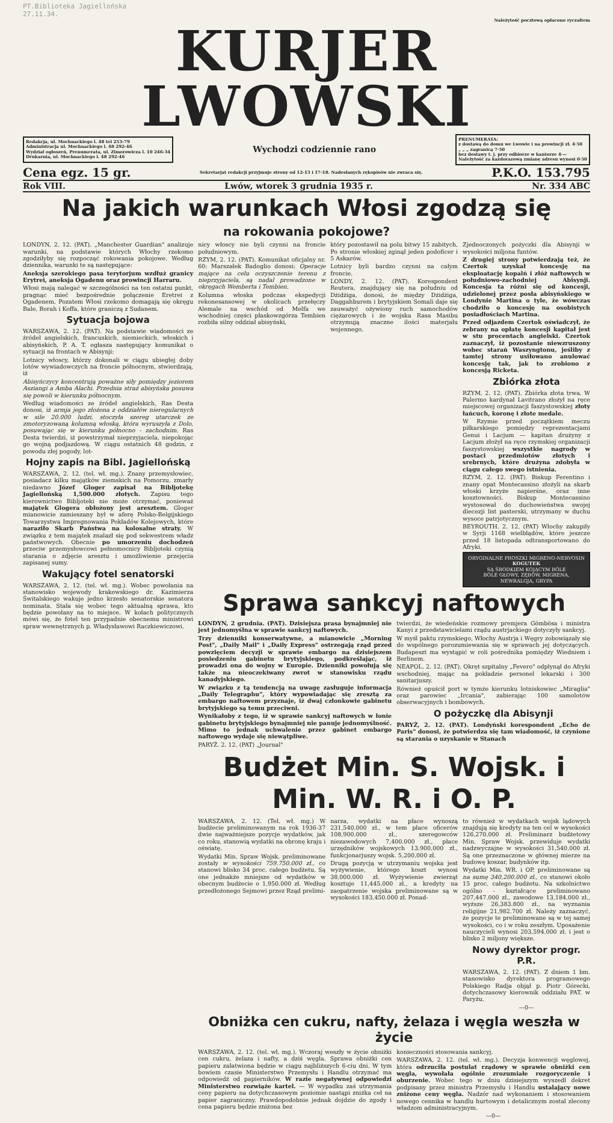PT.Biblioteka Jagiellońska
27.11.34.
Należytość pocztową opłacono ryczałtem
KURJER LWOWSKI
Redakcja, ul. Mochnackiego l. 48 tel 253-79
Administracja ul. Mochnackiego l. 48 292-46
Wydział ogłoszeń, Prenumerata, ul. Zimorowicza l. 10 246-34
Drukarnia, ul. Mochnackiego l. 48 292-46
Wychodzi codziennie rano
PRENUMERATA:
z dostawą do domu we Lwowie i na prowincji zł. 4·50
„ „ „ zagranicą 7·50
bez dostawy t. j. przy odbiorze w kantorze 4·—
Należytość za każdorazową zmianę adresu wynosi 0·50
Cena egz. 15 gr. Sekretarjat redakcji przyjmuje strony od 12-13 i 17-18. Nadesłanych rękopisów nie zwraca się. P.K.O. 153.795
Rok VIII. Lwów, wtorek 3 grudnia 1935 r. Nr. 334 ABC
Na jakich warunkach Włosi zgodzą się
na rokowania pokojowe?
LONDYN, 2. 12. (PAT). „Manchester Guardian" analizuje warunki, na podstawie których Włochy rzekomo zgodziłyby się rozpocząć rokowania pokojowe. Według dziennika, warunki te są następujące:
Aneksja szerokiego pasa terytorjum wzdłuż granicy Erytrei, aneksja Ogadenu oraz prowincji Harraru.
Włosi mają nalegać w szczególności na ten ostatni punkt, pragnąc mieć bezpośrednie połączenie Eretrei z Ogadenem. Pozatem Włosi rzekomo domagają się okręgu Bale, Borah i Koffa, które graniczą z Sudanem.
Sytuacja bojowa
WARSZAWA, 2. 12. (PAT). Na podstawie wiadomości ze źródeł angielskich, francuskich, niemieckich, włoskich i abisyńskich, P. A. T. ogłasza następujący komunikat o sytuacji na frontach w Abisynji:
Lotnicy włoscy, którzy dokonali w ciągu ubiegłej doby lotów wywiadowczych na froncie północnym, stwierdzają, iż
Abisyńczycy koncentrują poważne siły pomiędzy jeziorem Asziangi a Amba Alachi. Przednia straż abisyńska posuwa się powoli w kierunku północnym.
Według wiadomości ze źródeł angielskich, Ras Desta donosi, iż armja jego złożona z oddziałów nieregularnych w sile 20.000 ludzi, stoczyła szereg utarczek ze zmotoryzowaną kolumną włoską, która wyruszyła z Dolo, posuwając się w kierunku północno - zachodnim. Ras Desta twierdzi, iż powstrzymał nieprzyjaciela, niepokojąc go wojną podjazdową. W ciągu ostatnich 48 godzin, z powodu złej pogody, lot-
Hojny zapis na Bibl. Jagiellońską
WARSZAWA, 2. 12. (tel. wł. mg.). Znany przemysłowiec, posiadacz kilku majątków ziemskich na Pomorzu, zmarły niedawno Józef Gloger zapisał na Bibljotekę Jagiellońską 1,500.000 złotych. Zapisu tego kierownictwo Bibljoteki nie może otrzymać, ponieważ majątek Glogera obłożony jest aresztem. Gloger mianowicie zamieszany był w aferę Polsko-Belgijskiego Towarzystwa Impregnowania Pokładów Kolejowych, które naraziło Skarb Państwa na kolosalne straty. W związku z tem majątek znalazł się pod sekwestrem władz państwowych. Obecnie po umorzeniu dochodzeń przeciw przemysłowcowi pełnomocnicy Bibljoteki czynią starania o zdjęcie aresztu i umożliwienie przejęcia zapisanej sumy.
Wakujący fotel senatorski
WARSZAWA, 2. 12. (tel. wł. mg.). Wobec powołania na stanowisko wojewody krakowskiego dr. Kazimierza Świtalskiego wakuje jedno krzesło senatorskie senatora nominata. Stała się wobec tego aktualną sprawa, kto będzie powołany na to miejsce. W kołach politycznych mówi się, że fotel ten przypadnie obecnemu ministrowi spraw wewnętrznych p. Władysławowi Raczkiewiczowi.
nicy włoscy nie byli czynni na froncie południowym.
RZYM, 2. 12. (PAT). Komunikat oficjalny nr. 60: Marszałek Badoglio donosi: Operacje mające na celu oczyszczenie terenu z nieprzyjaciela, są nadal prowadzone w okręgach Wemberta i Tembien.
Kolumna włoska podczas ekspedycji rekonesansowej w okolicach przełęczy Alemale na wschód od Melfa we wschodniej części płaskowzgórza Tembien rozbiła silny oddział abisyński,
który pozostawił na polu bitwy 15 zabitych. Po stronie włoskiej zginął jeden podoficer i 5 Askarów.
Lotnicy byli bardzo czynni na całym froncie.
LONDY, 2. 12. (PAT). Korespondent Reutera, znajdujący się na południu od Dżidżiga, donosi, że między Dżidżiga, Daggahburem i brytyjskiem Somali daje się zauważyć ożywiony ruch samochodów ciężarowych i że wojska Rasa Masibu otrzymują znaczne ilości materjału wojennego.
Zjednoczonych pożyczki dla Abisynji w wysokości miljona funtów.
Z drugiej strony potwierdzają też, że Czertok uzyskał koncesję na eksploatację kopalń i złóż naftowych w południowo-zachodniej Abisynji. Koncesja ta różni się od koncesji, udzielonej przez posła abisyńskiego w Londynie Martina o tyle, że wówczas chodziło o koncesję na osobistych posiadłościach Martina.
Przed odjazdem Czertok oświadczył, że zebrany na opłatę koncesji kapitał jest w stu procentach angielski. Czertok zaznaczył, iż pozostanie niewzruszony wobec starań Waszyngtonu, jeśliby z tamtej strony usiłowano anulować koncesję tak, jak to zrobiono z koncesją Ricketa.
Zbiórka złota
RZYM, 2. 12. (PAT). Zbiórka złota trwa. W Palermo kardynał Lavitrano złożył na ręce miejscowej organizacji faszystowskiej złoty łańcuch, koronę i złote medale.
W Rzymie przed początkiem meczu piłkarskiego pomiędzy reprezentacjami Genui i Lacjum — kapitan drużyny z Lacjum złożył na ręce rzymskiej organizacji faszystowskiej wszystkie nagrody w postaci przedmiotów złotych i srebrnych, które drużyna zdobyła w ciągu całego swego istnienia.
RZYM, 2. 12. (PAT). Biskup Ferentino i znany opat Montecassino złożyli na skarb włoski krzyże napierśne, oraz inne kosztowności. Biskup Montecassino wystosował do duchowieństwa swojej diecezji list pasterski, utrzymany w duchu wysoce patrjotycznym.
BEYROUTH. 2. 12. (PAT) Włochy zakupiły w Syrji 1168 wielbłądów, które jeszcze przed 18 listopada odtransportowano do Afryki.
ORYGINALNE PROSZKI MIGRENO-NERVOSIN
KOGUTEK
SĄ ŚRODKIEM KOJĄCYM BÓLE
BÓLE GŁOWY, ZĘBÓW, MIGRENA, NEWRALGJA, GRYPA
Sprawa sankcyj naftowych
LONDYN, 2 grudnia. (PAT). Dzisiejsza prasa bynajmniej nie jest jednomyślna w sprawie sankcyj naftowych.
Trzy dzienniki konserwatywne, a mianowicie „Morning Post", „Daily Mail" i „Daily Express" ostrzegają rząd przed powzięciem decyzji w sprawie embargo na dzisiejszem posiedzeniu gabinetu brytyjskiego, podkreślając, iż prowadzi ona do wojny w Europie. Dzienniki powołują się także na nieoczekiwany zwrot w stanowisku rządu kanadyjskiego.
W związku z tą tendencją na uwagę zasługuje informacja „Daily Telegraphu", który wypowiadając się zresztą za embargo naftowem przyznaje, iż dwaj członkowie gabinetu brytyjskiego są temu przeciwni.
Wynikałoby z tego, iż w sprawie sankcyj naftowych w łonie gabinetu brytyjskiego bynajmniej nie panuje jednomyślność. Mimo to jednak uchwalenie przez gabinet embargo naftowego wydaje się niewątpliwe.
PARYŻ. 2. 12. (PAT) „Journal"
twierdzi, że wiedeńskie rozmowy premjera Gömbösa i ministra Kanyi z przedstawicielami rządu austrjackiego dotyczyły sankcyj.
W myśl paktu rzymskiego, Włochy Austrja i Węgry zobowiązały się do wspólnego porozumiewania się w sprawach jej dotyczących. Budapeszt ma wystąpić w roli pośrednika pomiędzy Wiedniem i Berlinem.
NEAPOL. 2. 12. (PAT). Okręt szpitalny „Fevero" odpłynął do Afryki wschodniej, mając na pokładzie personel lekarski i 300 sanitarjuszy.
Również opuścił port w tymże kierunku lotniskowiec „Miraglia" oraz parowiec „Ircania", zabierając 100 samolotów obserwacyjnych i bombowych.
O pożyczkę dla Abisynji
PARYŻ, 2. 12. (PAT). Londyński korespondent „Echo de Paris" donosi, że potwierdza się tam wiadomość, iż czynione są starania o uzyskanie w Stanach
Budżet Min. S. Wojsk. i Min. W. R. i O. P.
WARSZAWA, 2. 12. (Tel. wł. mg.) W budżecie preliminowanym na rok 1936-37 dwie najważniejsze pozycje wydatków, jak co roku, stanowią wydatki na obronę kraju i oświatę.
Wydatki Min. Spraw Wojsk. preliminowane zostały w wysokości 759.750.000 zł., co stanowi blisko 34 proc. całego budżetu. Są one jednakże mniejsze od wydatków w obecnym budżecie o 1,950.000 zł. Według przedłożonego Sejmowi przez Rząd prelimi-
narza, wydatki na płace wynoszą 231,540.000 zł., w tem płace oficerów 108,900.000 zł., szeregowców niezawodowych 7,400.000 zł., płace urzędników wojskowych 13.900.000 zł., funkcjonarjuszy wojsk. 5,200.000 zł.
Drugą pozycją w utrzymaniu wojska jest wyżywienie, którego koszt wynosi 38,000.000 zł. Wyżywienie zwierząt kosztuje 11,445.000 zł., a kredyty na zaopatrzenie wojska preliminowane są w wysokości 183,450.000 zł. Ponad-
to również w wydatkach wojsk lądowych znajdują się kredyty na ten cel w wysokości 126,270.000 zł. Preliminarz budżetowy Min. Spraw Wojsk. przewiduje wydatki nadzwyczajne w wysokości 31,540.000 zł. Są one przeznaczone w głównej mierze na budowę koszar, budynków itp.
Wydatki Min. WR. i OP. preliminowane są na sumę 340,200.000 zł., co stanowi około 15 proc. całego budżetu. Na szkolnictwo ogólno - kształcące preliminowano 207,447.000 zł., zawodowe 13,184.000 zł., wyższe 26,383.800 zł., na wyznania religijne 21,982.700 zł. Należy zaznaczyć, że pozycje te preliminowane są w tej samej wysokości, co i w roku zeszłym. Uposażenie nauczycieli wynosi 203,594.000 zł. i jest o blisko 2 miljony większe.
Nowy dyrektor progr. P.R.
WARSZAWA, 2. 12. (PAT). Z dniem 1 bm. stanowisko dyrektora programowego Polskiego Radja objął p. Piotr Górecki, dotychczasowy kierownik oddziału PAT. w Paryżu.
—0—
Obniżka cen cukru, nafty, żelaza i węgla weszła w życie
WARSZAWA, 2. 12. (tel. wł. mg.). Wczoraj weszły w życie obniżki cen cukru, żelaza i nafty, a dziś węgla. Sprawa obniżki cen papieru załatwiona będzie w ciągu najbliższych 6-ciu dni. W tym bowiem czasie Ministerstwo Przemysłu i Handlu otrzymać ma odpowiedź od papierników. W razie negatywnej odpowiedzi Ministerstwo rozwiąże kartel. — W wypadku zaś utrzymania ceny papieru na dotychczasowym poziomie nastąpi zniżka ceł na papier zagraniczny. Prawdopodobnie jednak dojdzie do zgody i cena papieru będzie zniżona bez
konieczności stosowania sankcyj.
WARSZAWA, 2. 12. (tel. wł. mg.). Decyzja konwencji węglowej, która odrzuciła postulat rządowy w sprawie obniżki cen węgla, wywołała ogólnie zrozumiałe rozgoryczenie i oburzenie. Wobec tego w dniu dzisiejszym wyszedł dekret podpisany przez ministra Przemysłu i Handlu ustalający nowe zniżone ceny węgla. Nadzór nad wykonaniem i stosowaniem nowego cennika w handlu hurtowym i detalicznym został zlecony władzom administracyjnym.
—0—